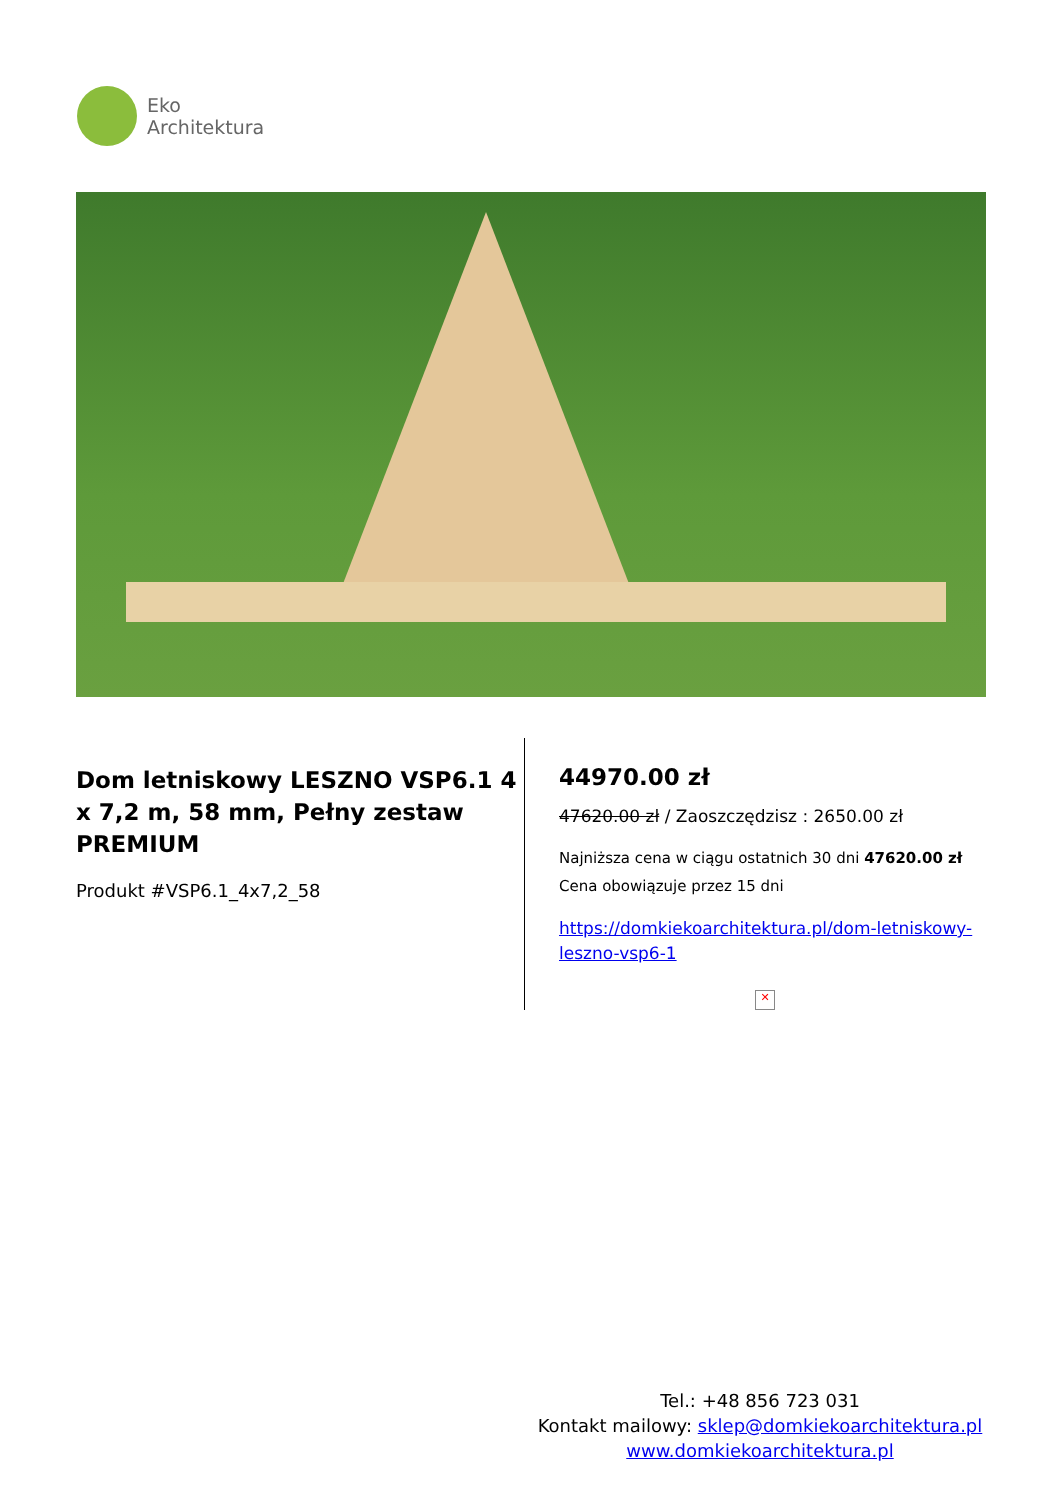Eko
Architektura
Dom letniskowy LESZNO VSP6.1 4 x 7,2 m, 58 mm, Pełny zestaw PREMIUM
Produkt #VSP6.1_4x7,2_58
44970.00 zł
47620.00 zł / Zaoszczędzisz : 2650.00 zł
Najniższa cena w ciągu ostatnich 30 dni 47620.00 zł
Cena obowiązuje przez 15 dni
https://domkiekoarchitektura.pl/dom-letniskowy-leszno-vsp6-1
✕
Tel.: +48 856 723 031
Kontakt mailowy: sklep@domkiekoarchitektura.pl
www.domkiekoarchitektura.pl